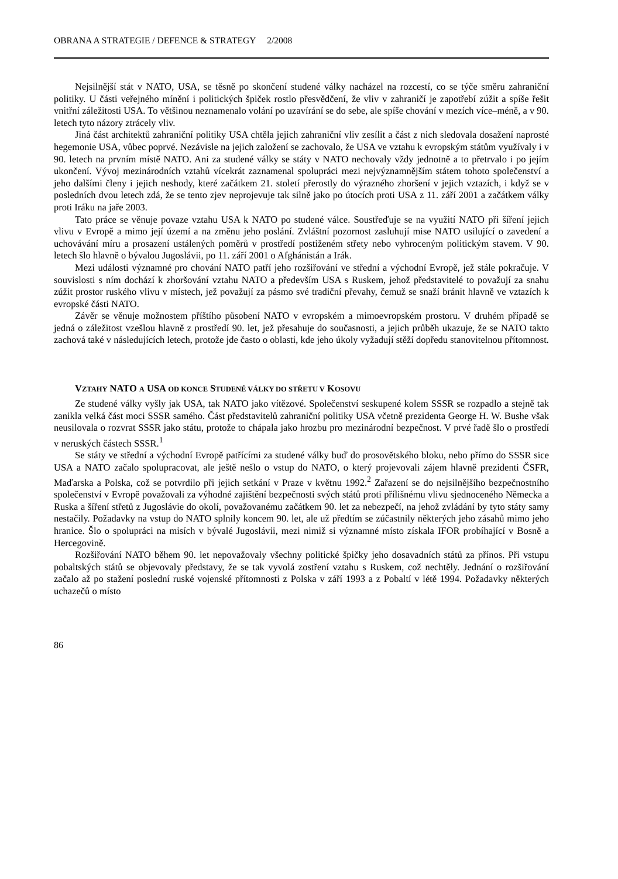OBRANA A STRATEGIE / DEFENCE & STRATEGY 2/2008
Nejsilnější stát v NATO, USA, se těsně po skončení studené války nacházel na rozcestí, co se týče směru zahraniční politiky. U části veřejného mínění i politických špiček rostlo přesvědčení, že vliv v zahraničí je zapotřebí zúžit a spíše řešit vnitřní záležitosti USA. To většinou neznamenalo volání po uzavírání se do sebe, ale spíše chování v mezích více–méně, a v 90. letech tyto názory ztrácely vliv.
Jiná část architektů zahraniční politiky USA chtěla jejich zahraniční vliv zesílit a část z nich sledovala dosažení naprosté hegemonie USA, vůbec poprvé. Nezávisle na jejich založení se zachovalo, že USA ve vztahu k evropským státům využívaly i v 90. letech na prvním místě NATO. Ani za studené války se státy v NATO nechovaly vždy jednotně a to přetrvalo i po jejím ukončení. Vývoj mezinárodních vztahů vícekrát zaznamenal spolupráci mezi nejvýznamnějším státem tohoto společenství a jeho dalšími členy i jejich neshody, které začátkem 21. století přerostly do výrazného zhoršení v jejich vztazích, i když se v posledních dvou letech zdá, že se tento zjev neprojevuje tak silně jako po útocích proti USA z 11. září 2001 a začátkem války proti Iráku na jaře 2003.
Tato práce se věnuje povaze vztahu USA k NATO po studené válce. Soustřeďuje se na využití NATO při šíření jejich vlivu v Evropě a mimo její území a na změnu jeho poslání. Zvláštní pozornost zasluhují mise NATO usilující o zavedení a uchovávání míru a prosazení ustálených poměrů v prostředí postiženém střety nebo vyhroceným politickým stavem. V 90. letech šlo hlavně o bývalou Jugoslávii, po 11. září 2001 o Afghánistán a Irák.
Mezi události významné pro chování NATO patří jeho rozšiřování ve střední a východní Evropě, jež stále pokračuje. V souvislosti s ním dochází k zhoršování vztahu NATO a především USA s Ruskem, jehož představitelé to považují za snahu zúžit prostor ruského vlivu v místech, jež považují za pásmo své tradiční převahy, čemuž se snaží bránit hlavně ve vztazích k evropské části NATO.
Závěr se věnuje možnostem příštího působení NATO v evropském a mimoevropském prostoru. V druhém případě se jedná o záležitost vzešlou hlavně z prostředí 90. let, jež přesahuje do současnosti, a jejich průběh ukazuje, že se NATO takto zachová také v následujících letech, protože jde často o oblasti, kde jeho úkoly vyžadují stěží dopředu stanovitelnou přítomnost.
VZTAHY NATO A USA OD KONCE STUDENÉ VÁLKY DO STŘETU V KOSOVU
Ze studené války vyšly jak USA, tak NATO jako vítězové. Společenství seskupené kolem SSSR se rozpadlo a stejně tak zanikla velká část moci SSSR samého. Část představitelů zahraniční politiky USA včetně prezidenta George H. W. Bushe však neusilovala o rozvrat SSSR jako státu, protože to chápala jako hrozbu pro mezinárodní bezpečnost. V prvé řadě šlo o prostředí v neruských částech SSSR.<sup>1</sup>
Se státy ve střední a východní Evropě patřícími za studené války buď do prosovětského bloku, nebo přímo do SSSR sice USA a NATO začalo spolupracovat, ale ještě nešlo o vstup do NATO, o který projevovali zájem hlavně prezidenti ČSFR, Maďarska a Polska, což se potvrdilo při jejich setkání v Praze v květnu 1992.<sup>2</sup> Zařazení se do nejsilnějšího bezpečnostního společenství v Evropě považovali za výhodné zajištění bezpečnosti svých států proti přílišnému vlivu sjednoceného Německa a Ruska a šíření střetů z Jugoslávie do okolí, považovanému začátkem 90. let za nebezpečí, na jehož zvládání by tyto státy samy nestačily. Požadavky na vstup do NATO splnily koncem 90. let, ale už předtím se zúčastnily některých jeho zásahů mimo jeho hranice. Šlo o spolupráci na misích v bývalé Jugoslávii, mezi nimiž si významné místo získala IFOR probíhající v Bosně a Hercegovině.
Rozšiřování NATO během 90. let nepovažovaly všechny politické špičky jeho dosavadních států za přínos. Při vstupu pobaltských států se objevovaly představy, že se tak vyvolá zostření vztahu s Ruskem, což nechtěly. Jednání o rozšiřování začalo až po stažení poslední ruské vojenské přítomnosti z Polska v září 1993 a z Pobaltí v létě 1994. Požadavky některých uchazečů o místo
86